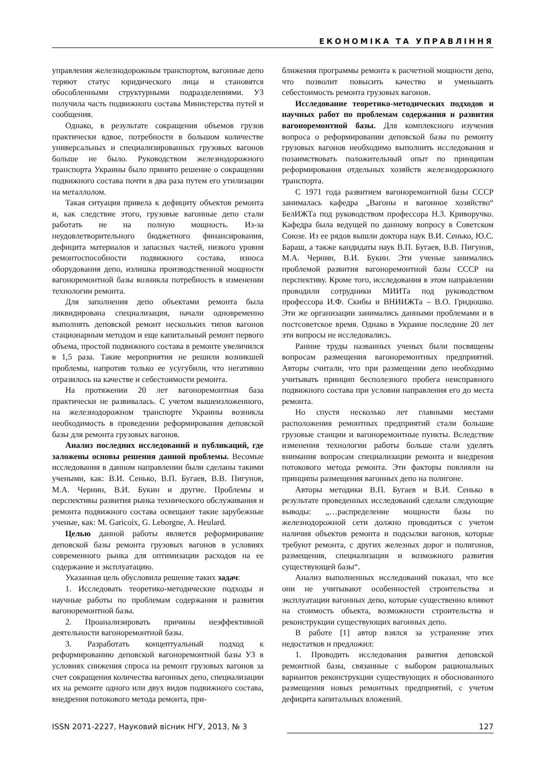ЕКОНОМІКА ТА УПРАВЛІННЯ
управления железнодорожным транспортом, вагонные депо теряют статус юридического лица и становятся обособленными структурными подразделениями. УЗ получила часть подвижного состава Министерства путей и сообщения.
Однако, в результате сокращения объемов грузов практически вдвое, потребности в большом количестве универсальных и специализированных грузовых вагонов больше не было. Руководством железнодорожного транспорта Украины было принято решение о сокращении подвижного состава почти в два раза путем его утилизации на металлолом.
Такая ситуация привела к дефициту объектов ремонта и, как следствие этого, грузовые вагонные депо стали работать не на полную мощность. Из-за неудовлетворительного бюджетного финансирования, дефицита материалов и запасных частей, низкого уровня ремонтоспособности подвижного состава, износа оборудования депо, излишка производственной мощности вагоноремонтной базы возникла потребность в изменении технологии ремонта.
Для заполнения депо объектами ремонта была ликвидирована специализация, начали одновременно выполнять деповской ремонт нескольких типов вагонов стационарным методом и еще капитальный ремонт первого объема, простой подвижного состава в ремонте увеличился в 1,5 раза. Такие мероприятия не решили возникшей проблемы, напротив только ее усугубили, что негативно отразилось на качестве и себестоимости ремонта.
На протяжении 20 лет вагоноремонтная база практически не развивалась. С учетом вышеизложенного, на железнодорожном транспорте Украины возникла необходимость в проведении реформирования деповской базы для ремонта грузовых вагонов.
Анализ последних исследований и публикаций, где заложены основы решения данной проблемы. Весомые исследования в данном направлении были сделаны такими учеными, как: В.И. Сенько, В.П. Бугаев, В.В. Пигунов, М.А. Чернин, В.И. Букин и другие. Проблемы и перспективы развития рынка технического обслуживания и ремонта подвижного состава освещают такие зарубежные ученые, как: M. Garicoix, G. Leborgne, A. Heulard.
Целью данной работы является реформирование деповской базы ремонта грузовых вагонов в условиях современного рынка для оптимизации расходов на ее содержание и эксплуатацию.
Указанная цель обусловила решение таких задач:
1. Исследовать теоретико-методические подходы и научные работы по проблемам содержания и развития вагоноремонтной базы.
2. Проанализировать причины неэффективной деятельности вагоноремонтной базы.
3. Разработать концептуальный подход к реформированию деповской вагоноремонтной базы УЗ в условиях снижения спроса на ремонт грузовых вагонов за счет сокращения количества вагонных депо, специализации их на ремонте одного или двух видов подвижного состава, внедрения потокового метода ремонта, при-
ближения программы ремонта к расчетной мощности депо, что позволит повысить качество и уменьшить себестоимость ремонта грузовых вагонов.
Исследование теоретико-методических подходов и научных работ по проблемам содержания и развития вагоноремонтной базы. Для комплексного изучения вопроса о реформировании деповской базы по ремонту грузовых вагонов необходимо выполнить исследования и позаимствовать положительный опыт по принципам реформирования отдельных хозяйств железнодорожного транспорта.
С 1971 года развитием вагоноремонтной базы СССР занималась кафедра „Вагоны и вагонное хозяйство“ БелИЖТа под руководством профессора Н.З. Криворучко. Кафедра была ведущей по данному вопросу в Советском Союзе. Из ее рядов вышли доктора наук В.И. Сенько, Ю.С. Бараш, а также кандидаты наук В.П. Бугаев, В.В. Пигунов, М.А. Чернин, В.И. Букин. Эти ученые занимались проблемой развития вагоноремонтной базы СССР на перспективу. Кроме того, исследования в этом направлении проводили сотрудники МИИТа под руководством профессора И.Ф. Скибы и ВНИИЖТа – В.О. Гридюшко. Эти же организации занимались данными проблемами и в постсоветское время. Однако в Украине последние 20 лет эти вопросы не исследовались.
Ранние труды названных ученых были посвящены вопросам размещения вагоноремонтных предприятий. Авторы считали, что при размещении депо необходимо учитывать принцип бесполезного пробега неисправного подвижного состава при условии направления его до места ремонта.
Но спустя несколько лет главными местами расположения ремонтных предприятий стали большие грузовые станции и вагоноремонтные пункты. Вследствие изменения технологии работы больше стали уделять внимания вопросам специализации ремонта и внедрения потокового метода ремонта. Эти факторы повлияли на принципы размещения вагонных депо на полигоне.
Авторы методики В.П. Бугаев и В.И. Сенько в результате проведенных исследований сделали следующие выводы: „…распределение мощности базы по железнодорожной сети должно проводиться с учетом наличия объектов ремонта и подсылки вагонов, которые требуют ремонта, с других железных дорог и полигонов, размещения, специализации и возможного развития существующей базы“.
Анализ выполненных исследований показал, что все они не учитывают особенностей строительства и эксплуатации вагонных депо, которые существенно влияют на стоимость объекта, возможности строительства и реконструкции существующих вагонных депо.
В работе [1] автор взялся за устранение этих недостатков и предложил:
1. Проводить исследования развития деповской ремонтной базы, связанные с выбором рациональных вариантов реконструкции существующих и обоснованного размещения новых ремонтных предприятий, с учетом дефицита капитальных вложений.
ISSN 2071-2227, Науковий вісник НГУ, 2013, № 3 127